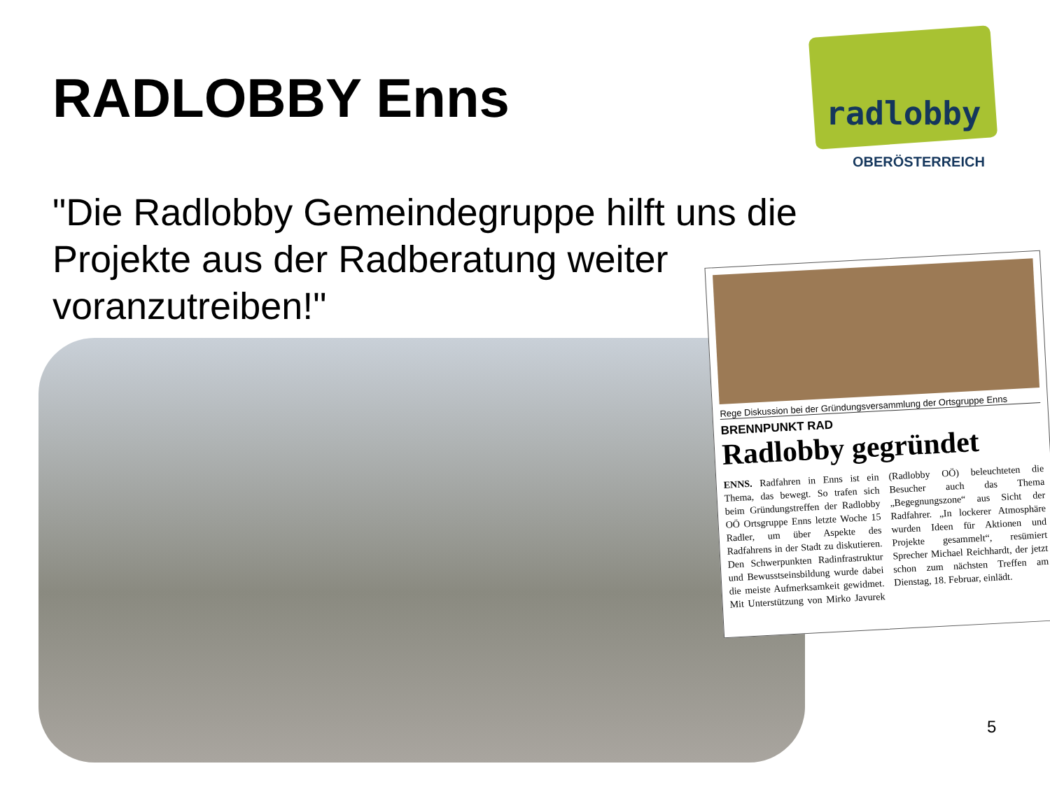RADLOBBY Enns
radlobby
OBERÖSTERREICH
"Die Radlobby Gemeindegruppe hilft uns die Projekte aus der Radberatung weiter voranzutreiben!"
Rege Diskussion bei der Gründungsversammlung der Ortsgruppe Enns
BRENNPUNKT RAD
Radlobby gegründet
ENNS. Radfahren in Enns ist ein Thema, das bewegt. So trafen sich beim Gründungstreffen der Radlobby OÖ Ortsgruppe Enns letzte Woche 15 Radler, um über Aspekte des Radfahrens in der Stadt zu diskutieren. Den Schwerpunkten Radinfrastruktur und Bewusstseinsbildung wurde dabei die meiste Aufmerksamkeit gewidmet. Mit Unterstützung von Mirko Javurek (Radlobby OÖ) beleuchteten die Besucher auch das Thema „Begegnungszone“ aus Sicht der Radfahrer. „In lockerer Atmosphäre wurden Ideen für Aktionen und Projekte gesammelt“, resümiert Sprecher Michael Reichhardt, der jetzt schon zum nächsten Treffen am Dienstag, 18. Februar, einlädt.
5